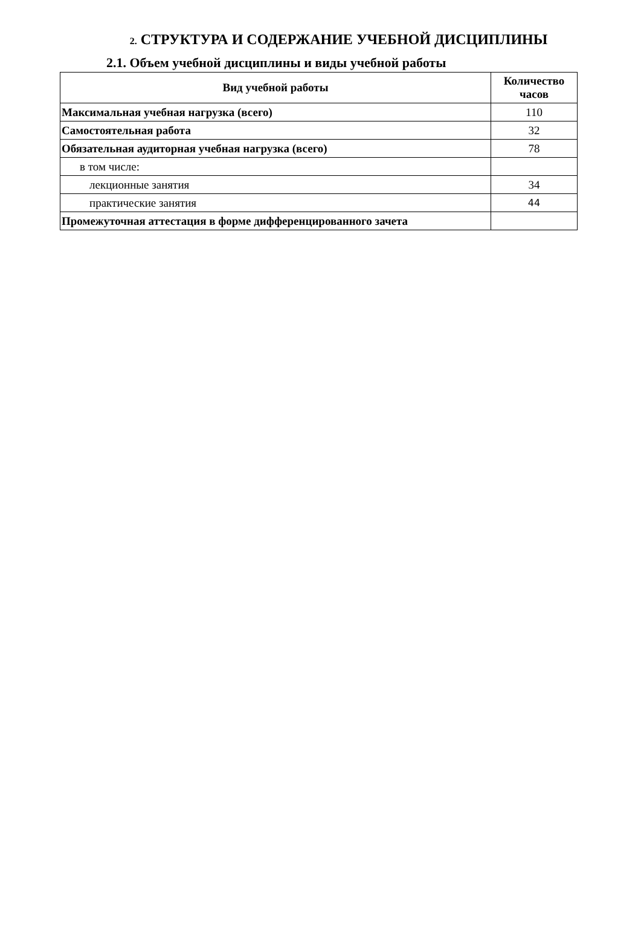2. СТРУКТУРА И СОДЕРЖАНИЕ УЧЕБНОЙ ДИСЦИПЛИНЫ
2.1. Объем учебной дисциплины и виды учебной работы
| Вид учебной работы | Количество часов |
| --- | --- |
| Максимальная учебная нагрузка (всего) | 110 |
| Самостоятельная работа | 32 |
| Обязательная аудиторная учебная нагрузка (всего) | 78 |
| в том числе: | |
| лекционные занятия | 34 |
| практические занятия | 44 |
| Промежуточная аттестация в форме дифференцированного зачета | |